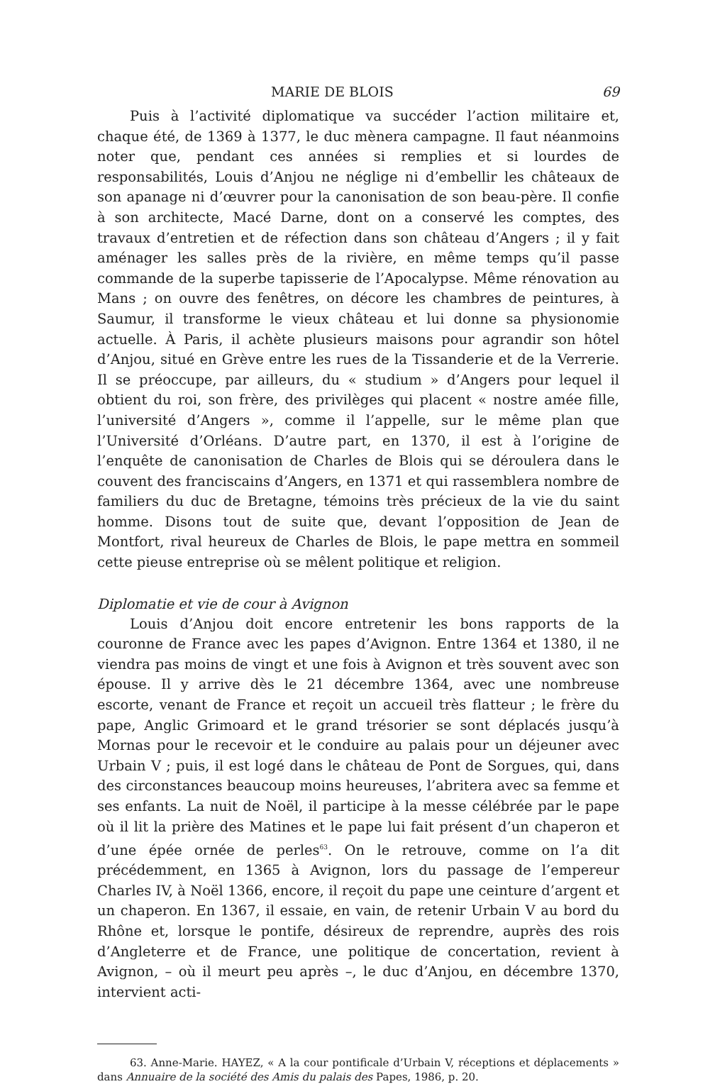MARIE DE BLOIS 69
Puis à l’activité diplomatique va succéder l’action militaire et, chaque été, de 1369 à 1377, le duc mènera campagne. Il faut néanmoins noter que, pendant ces années si remplies et si lourdes de responsabilités, Louis d’Anjou ne néglige ni d’embellir les châteaux de son apanage ni d’œuvrer pour la canonisation de son beau-père. Il confie à son architecte, Macé Darne, dont on a conservé les comptes, des travaux d’entretien et de réfection dans son château d’Angers ; il y fait aménager les salles près de la rivière, en même temps qu’il passe commande de la superbe tapisserie de l’Apocalypse. Même rénovation au Mans ; on ouvre des fenêtres, on décore les chambres de peintures, à Saumur, il transforme le vieux château et lui donne sa physionomie actuelle. À Paris, il achète plusieurs maisons pour agrandir son hôtel d’Anjou, situé en Grève entre les rues de la Tissanderie et de la Verrerie. Il se préoccupe, par ailleurs, du « studium » d’Angers pour lequel il obtient du roi, son frère, des privilèges qui placent « nostre amée fille, l’université d’Angers », comme il l’appelle, sur le même plan que l’Université d’Orléans. D’autre part, en 1370, il est à l’origine de l’enquête de canonisation de Charles de Blois qui se déroulera dans le couvent des franciscains d’Angers, en 1371 et qui rassemblera nombre de familiers du duc de Bretagne, témoins très précieux de la vie du saint homme. Disons tout de suite que, devant l’opposition de Jean de Montfort, rival heureux de Charles de Blois, le pape mettra en sommeil cette pieuse entreprise où se mêlent politique et religion.
Diplomatie et vie de cour à Avignon
Louis d’Anjou doit encore entretenir les bons rapports de la couronne de France avec les papes d’Avignon. Entre 1364 et 1380, il ne viendra pas moins de vingt et une fois à Avignon et très souvent avec son épouse. Il y arrive dès le 21 décembre 1364, avec une nombreuse escorte, venant de France et reçoit un accueil très flatteur ; le frère du pape, Anglic Grimoard et le grand trésorier se sont déplacés jusqu’à Mornas pour le recevoir et le conduire au palais pour un déjeuner avec Urbain V ; puis, il est logé dans le château de Pont de Sorgues, qui, dans des circonstances beaucoup moins heureuses, l’abritera avec sa femme et ses enfants. La nuit de Noël, il participe à la messe célébrée par le pape où il lit la prière des Matines et le pape lui fait présent d’un chaperon et d’une épée ornée de perles<sup>63</sup>. On le retrouve, comme on l’a dit précédemment, en 1365 à Avignon, lors du passage de l’empereur Charles IV, à Noël 1366, encore, il reçoit du pape une ceinture d’argent et un chaperon. En 1367, il essaie, en vain, de retenir Urbain V au bord du Rhône et, lorsque le pontife, désireux de reprendre, auprès des rois d’Angleterre et de France, une politique de concertation, revient à Avignon, – où il meurt peu après –, le duc d’Anjou, en décembre 1370, intervient acti-
63. Anne-Marie. HAYEZ, « A la cour pontificale d’Urbain V, réceptions et déplacements » dans Annuaire de la société des Amis du palais des Papes, 1986, p. 20.